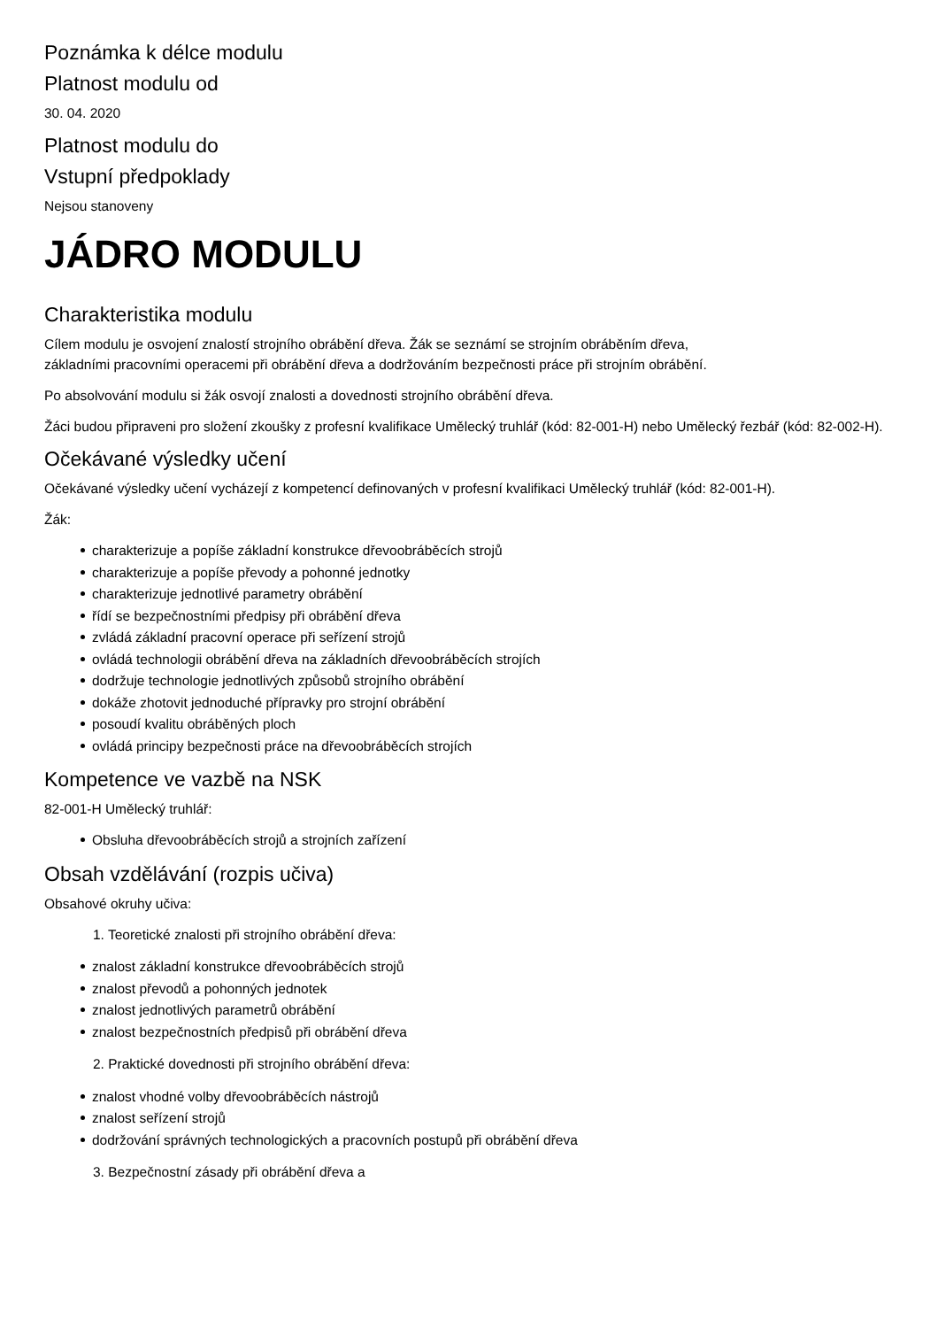Poznámka k délce modulu
Platnost modulu od
30. 04. 2020
Platnost modulu do
Vstupní předpoklady
Nejsou stanoveny
JÁDRO MODULU
Charakteristika modulu
Cílem modulu je osvojení znalostí strojního obrábění dřeva. Žák se seznámí se strojním obráběním dřeva,
základními pracovními operacemi při obrábění dřeva a dodržováním bezpečnosti práce při strojním obrábění.
Po absolvování modulu si žák osvojí znalosti a dovednosti strojního obrábění dřeva.
Žáci budou připraveni pro složení zkoušky z profesní kvalifikace Umělecký truhlář (kód: 82-001-H) nebo Umělecký řezbář (kód: 82-002-H).
Očekávané výsledky učení
Očekávané výsledky učení vycházejí z kompetencí definovaných v profesní kvalifikaci Umělecký truhlář (kód: 82-001-H).
Žák:
charakterizuje a popíše základní konstrukce dřevoobráběcích strojů
charakterizuje a popíše převody a pohonné jednotky
charakterizuje jednotlivé parametry obrábění
řídí se bezpečnostními předpisy při obrábění dřeva
zvládá základní pracovní operace při seřízení strojů
ovládá technologii obrábění dřeva na základních dřevoobráběcích strojích
dodržuje technologie jednotlivých způsobů strojního obrábění
dokáže zhotovit jednoduché přípravky pro strojní obrábění
posoudí kvalitu obráběných ploch
ovládá principy bezpečnosti práce na dřevoobráběcích strojích
Kompetence ve vazbě na NSK
82-001-H Umělecký truhlář:
Obsluha dřevoobráběcích strojů a strojních zařízení
Obsah vzdělávání (rozpis učiva)
Obsahové okruhy učiva:
1. Teoretické znalosti při strojního obrábění dřeva:
znalost základní konstrukce dřevoobráběcích strojů
znalost převodů a pohonných jednotek
znalost jednotlivých parametrů obrábění
znalost bezpečnostních předpisů při obrábění dřeva
2. Praktické dovednosti při strojního obrábění dřeva:
znalost vhodné volby dřevoobráběcích nástrojů
znalost seřízení strojů
dodržování správných technologických a pracovních postupů při obrábění dřeva
3. Bezpečnostní zásady při obrábění dřeva a